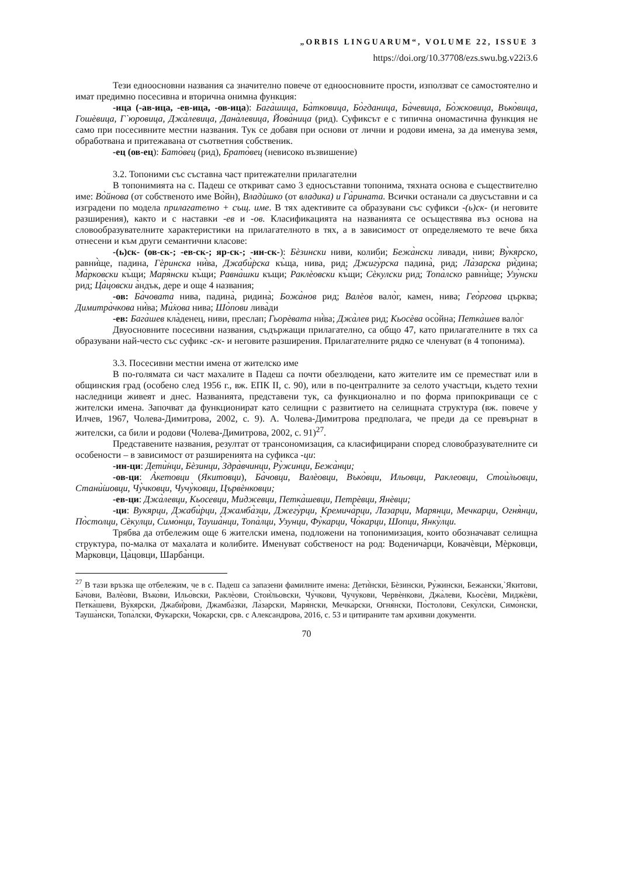„ORBIS LINGUARUM“, VOLUME 22, ISSUE 3
https://doi.org/10.37708/ezs.swu.bg.v22i3.6
Тези едноосновни названия са значително повече от едноосновните прости, използват се самостоятелно и имат предимно посесивна и вторична онимна функция:
-ица (-ав-ица, -ев-ица, -ов-ица): Бага̀шица, Ба̀тковица, Бо̀гданица, Ба̀чевица, Бо̀жковица, Въко̀вица, Гошѐвица, Г`юровица, Джа̀левица, Дана̀левица, Йова̀ница (рид). Суфиксът е с типична ономастична функция не само при посесивните местни названия. Тук се добавя при основи от лични и родови имена, за да именува земя, обработвана и притежавана от съответния собственик.
-ец (ов-ец): Бато̀вец (рид), Брато̀вец (невисоко възвишение)
3.2. Топоними със съставна част притежателни прилагателни
В топонимията на с. Падеш се откриват само 3 едносъставни топонима, тяхната основа е съществително име: Во̀йнова (от собственото име Во̀йн), Владѝшко (от владика) и Га̀рината. Всички останали са двусъставни и са изградени по модела прилагателно + същ. име. В тях адективите са образувани със суфикси -(ь)ск- (и неговите разширения), както и с наставки -ев и -ов. Класификацията на названията се осъществява въз основа на словообразувателните характеристики на прилагателното в тях, а в зависимост от определяемото те вече бяха отнесени и към други семантични класове:
-(ь)ск- (ов-ск-; -ев-ск-; яр-ск-; -ин-ск-): Бѐзински ниви, колиби; Бежа̀нски ливади, ниви; Ву̀кярско, равни̇̀ще, падина, Гѐринска ни̇̀ва, Джаби̇̀рска къ̀ща, нива, рид; Джигу̀рска падина̀, рид; Ла̀зарска ри̇̀дина; Ма̀рковски къ̀щи; Маря̀нски къ̀щи; Равна̀шки къщи; Раклѐовски къ̀щи; Сѐкулски рид; Топа̀лско равни̇̀ще; Узу̀нски рид; Ца̀цовски а̀ндък, дере и още 4 названия;
-ов: Ба̀човата нива, падина̀, ридина̀; Божа̀нов рид; Валѐов вало̀г, камен, нива; Гео̀ргова църква; Димитра̀чкова ни̇̀ва; Ми̇̀хова нива; Шо̀пови лива̀ди
-ев: Бага̀шев кла̀денец, ниви, преслап; Гьорѐвата ни̇̀ва; Джа̀лев рид; Кьосѐва осо̀йна; Петка̀шев вало̀г
Двуосновните посесивни названия, съдържащи прилагателно, са общо 47, като прилагателните в тях са образувани най-често със суфикс -ск- и неговите разширения. Прилагателните рядко се членуват (в 4 топонима).
3.3. Посесивни местни имена от жителско име
В по-голямата си част махалите в Падеш са почти обезлюдени, като жителите им се преместват или в общинския град (особено след 1956 г., вж. ЕПК II, с. 90), или в по-централните за селото участъци, където техни наследници живеят и днес. Названията, представени тук, са функционално и по форма припокриващи се с жителски имена. Започват да функционират като селищни с развитието на селищната структура (вж. повече у Илчев, 1967, Чолева-Димитрова, 2002, с. 9). А. Чолева-Димитрова предполага, че преди да се превърнат в жителски, са били и родови (Чолева-Димитрова, 2002, с. 91)<sup>27</sup>.
Представените названия, резултат от трансономизация, са класифицирани според словобразувателните си особености – в зависимост от разширенията на суфикса -ци:
-ин-ци: Дети̇̀нци, Бѐзинци, Здра̀вчинци, Ру̀жинци, Бежа̀нци;
-ов-ци: А̀кетовци (Якитовци), Ба̀човци, Валѐовци, Въко̀вци, Ильовци, Раклеовци, Стои̇̀льовци, Стани̇̀шовци, Чу̀чковци, Чучу̀ковци, Цървѐнковци;
-ев-ци: Джа̀левци, Кьосевци, Миджевци, Петка̀шевци, Петрѐвци, Янѐвци;
-ци: Вукярци, Джаби̇̀рци, Джамба̀зци, Джегу̀рци, Кремича̀рци, Лазарци, Марянци, Мечкарци, Огня̀нци, По̀столци, Сѐкулци, Симо̀нци, Тауша̀нци, Топа̀лци, Узунци, Фу̀карци, Чо̀карци, Шопци, Янку̀лци.
Трябва да отбележим още 6 жителски имена, подложени на топонимизация, които обозначават селищна структура, по-малка от махалата и колибите. Именуват собственост на род: Воденича̀рци, Ковачѐвци, Мѐрковци, Ма̀рковци, Ца̀цовци, Шарба̀нци.
<sup>27</sup> В тази връзка ще отбележим, че в с. Падеш са запазени фамилните имена: Дети̇̀нски, Бѐзински, Ру̀жински, Бежански,`Якитови, Ба̀чови, Валѐови, Въко̀ви, Ильо̀вски, Раклѐови, Стои̇̀льовски, Чу̀чкови, Чучу̀кови, Червѐнкови, Джа̀леви, Кьосѐви, Миджѐви, Петка̀шеви, Ву̀кярски, Джаби̇̀рови, Джамба̀зки, Ла̀зарски, Маря̀нски, Мечка̀рски, Огня̀нски, По̀столови, Секу̀лски, Симо̀нски, Тауша̀нски, Топа̀лски, Фу̀карски, Чо̀карски, срв. с Александрова, 2016, с. 53 и цитираните там архивни документи.
70